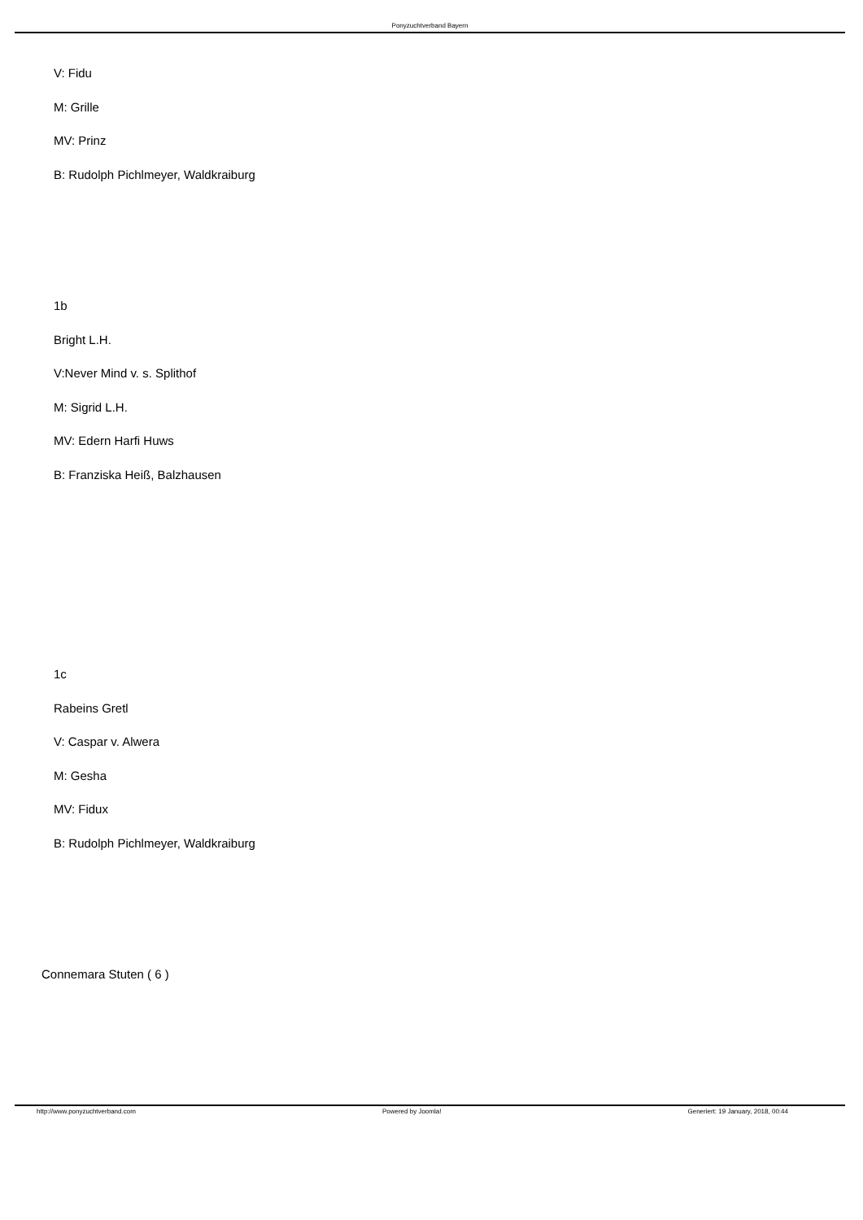Ponyzuchtverband Bayern
V: Fidu
M: Grille
MV: Prinz
B: Rudolph Pichlmeyer, Waldkraiburg
1b
Bright L.H.
V:Never Mind v. s. Splithof
M: Sigrid L.H.
MV: Edern Harfi Huws
B: Franziska Heiß, Balzhausen
1c
Rabeins Gretl
V: Caspar v. Alwera
M: Gesha
MV: Fidux
B: Rudolph Pichlmeyer, Waldkraiburg
Connemara Stuten ( 6 )
http://www.ponyzuchtverband.com Powered by Joomla! Generiert: 19 January, 2018, 00:44